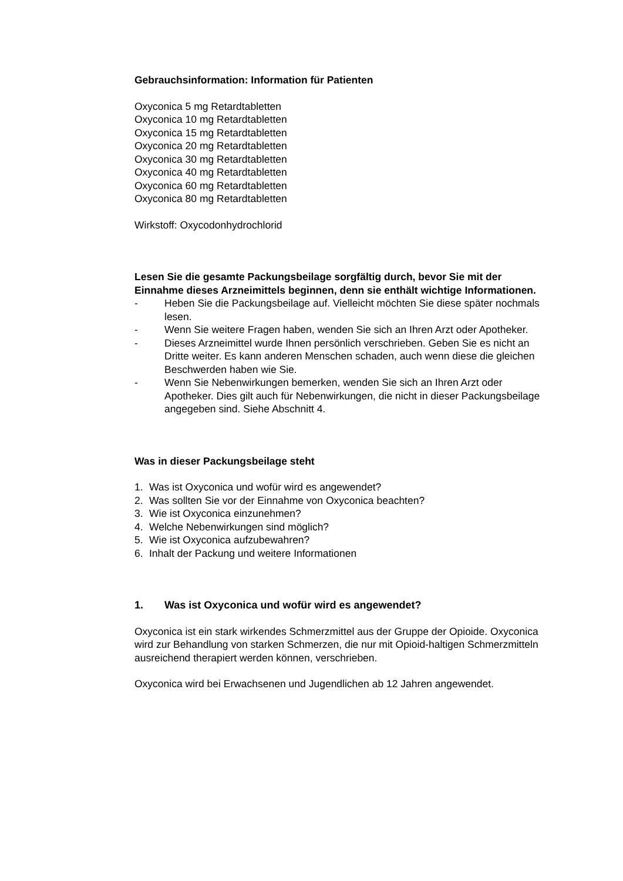Gebrauchsinformation: Information für Patienten
Oxyconica 5 mg Retardtabletten
Oxyconica 10 mg Retardtabletten
Oxyconica 15 mg Retardtabletten
Oxyconica 20 mg Retardtabletten
Oxyconica 30 mg Retardtabletten
Oxyconica 40 mg Retardtabletten
Oxyconica 60 mg Retardtabletten
Oxyconica 80 mg Retardtabletten
Wirkstoff: Oxycodonhydrochlorid
Lesen Sie die gesamte Packungsbeilage sorgfältig durch, bevor Sie mit der Einnahme dieses Arzneimittels beginnen, denn sie enthält wichtige Informationen.
- Heben Sie die Packungsbeilage auf. Vielleicht möchten Sie diese später nochmals lesen.
- Wenn Sie weitere Fragen haben, wenden Sie sich an Ihren Arzt oder Apotheker.
- Dieses Arzneimittel wurde Ihnen persönlich verschrieben. Geben Sie es nicht an Dritte weiter. Es kann anderen Menschen schaden, auch wenn diese die gleichen Beschwerden haben wie Sie.
- Wenn Sie Nebenwirkungen bemerken, wenden Sie sich an Ihren Arzt oder Apotheker. Dies gilt auch für Nebenwirkungen, die nicht in dieser Packungsbeilage angegeben sind. Siehe Abschnitt 4.
Was in dieser Packungsbeilage steht
1. Was ist Oxyconica und wofür wird es angewendet?
2. Was sollten Sie vor der Einnahme von Oxyconica beachten?
3. Wie ist Oxyconica einzunehmen?
4. Welche Nebenwirkungen sind möglich?
5. Wie ist Oxyconica aufzubewahren?
6. Inhalt der Packung und weitere Informationen
1. Was ist Oxyconica und wofür wird es angewendet?
Oxyconica ist ein stark wirkendes Schmerzmittel aus der Gruppe der Opioide. Oxyconica wird zur Behandlung von starken Schmerzen, die nur mit Opioid-haltigen Schmerzmitteln ausreichend therapiert werden können, verschrieben.
Oxyconica wird bei Erwachsenen und Jugendlichen ab 12 Jahren angewendet.